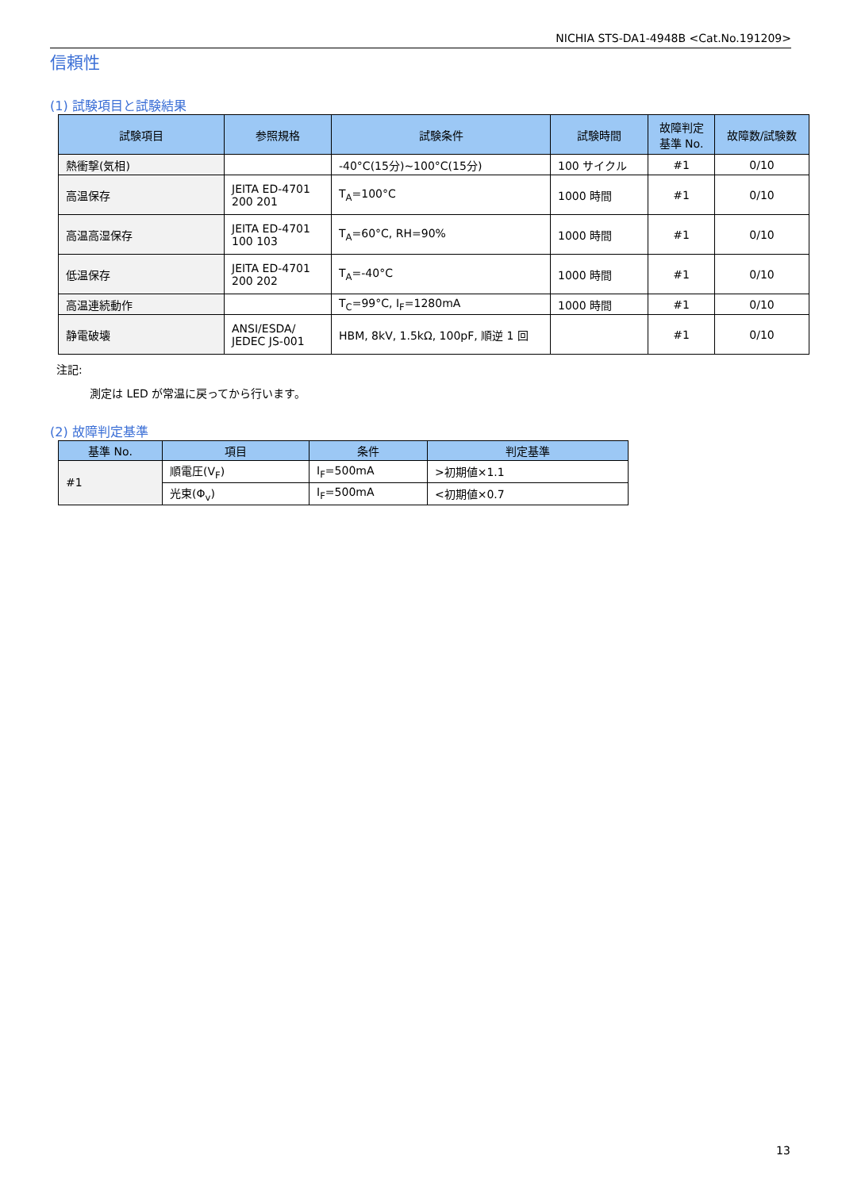NICHIA STS-DA1-4948B <Cat.No.191209>
信頼性
(1) 試験項目と試験結果
| 試験項目 | 参照規格 | 試験条件 | 試験時間 | 故障判定 基準 No. | 故障数/試験数 |
| --- | --- | --- | --- | --- | --- |
| 熱衝撃(気相) | | -40°C(15分)~100°C(15分) | 100 サイクル | #1 | 0/10 |
| 高温保存 | JEITA ED-4701 200 201 | T<sub>A</sub>=100°C | 1000 時間 | #1 | 0/10 |
| 高温高湿保存 | JEITA ED-4701 100 103 | T<sub>A</sub>=60°C, RH=90% | 1000 時間 | #1 | 0/10 |
| 低温保存 | JEITA ED-4701 200 202 | T<sub>A</sub>=-40°C | 1000 時間 | #1 | 0/10 |
| 高温連続動作 | | T<sub>C</sub>=99°C, I<sub>F</sub>=1280mA | 1000 時間 | #1 | 0/10 |
| 静電破壊 | ANSI/ESDA/ JEDEC JS-001 | HBM, 8kV, 1.5kΩ, 100pF, 順逆 1 回 | | #1 | 0/10 |
注記:
測定は LED が常温に戻ってから行います。
(2) 故障判定基準
| 基準 No. | 項目 | 条件 | 判定基準 |
| --- | --- | --- | --- |
| #1 | 順電圧(V<sub>F</sub>) | I<sub>F</sub>=500mA | >初期値×1.1 |
| | 光束(Φ<sub>v</sub>) | I<sub>F</sub>=500mA | <初期値×0.7 |
13